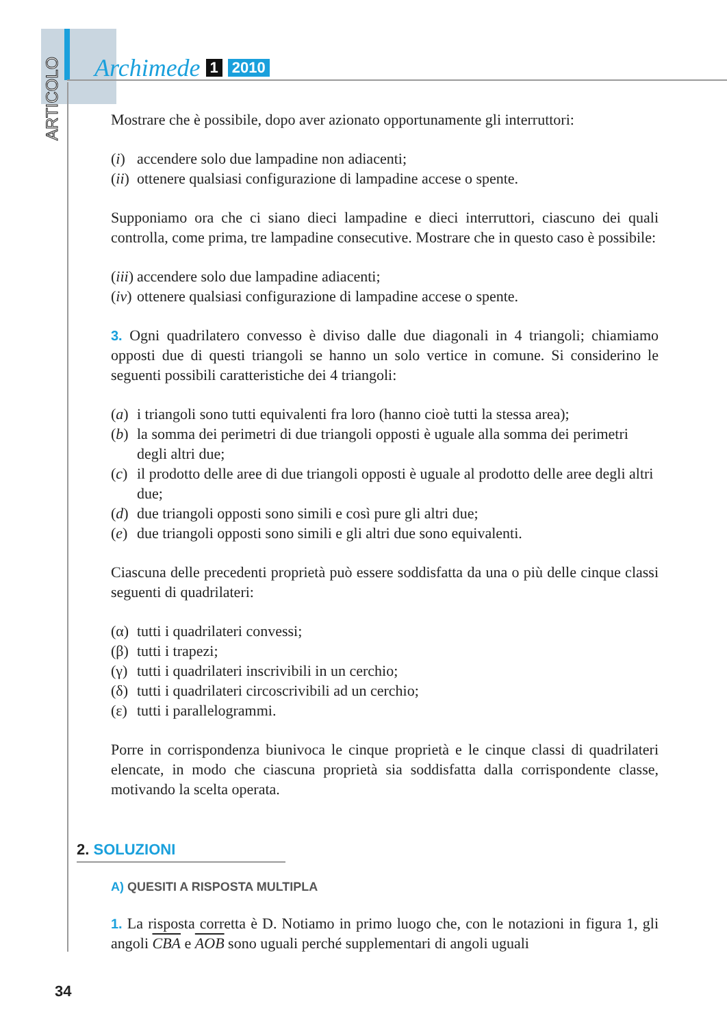ARTICOLO
Archimede 1 2010
Mostrare che è possibile, dopo aver azionato opportunamente gli interruttori:
(i) accendere solo due lampadine non adiacenti;
(ii) ottenere qualsiasi configurazione di lampadine accese o spente.
Supponiamo ora che ci siano dieci lampadine e dieci interruttori, ciascuno dei quali controlla, come prima, tre lampadine consecutive. Mostrare che in questo caso è possibile:
(iii) accendere solo due lampadine adiacenti;
(iv) ottenere qualsiasi configurazione di lampadine accese o spente.
3. Ogni quadrilatero convesso è diviso dalle due diagonali in 4 triangoli; chiamiamo opposti due di questi triangoli se hanno un solo vertice in comune. Si considerino le seguenti possibili caratteristiche dei 4 triangoli:
(a) i triangoli sono tutti equivalenti fra loro (hanno cioè tutti la stessa area);
(b) la somma dei perimetri di due triangoli opposti è uguale alla somma dei perimetri degli altri due;
(c) il prodotto delle aree di due triangoli opposti è uguale al prodotto delle aree degli altri due;
(d) due triangoli opposti sono simili e così pure gli altri due;
(e) due triangoli opposti sono simili e gli altri due sono equivalenti.
Ciascuna delle precedenti proprietà può essere soddisfatta da una o più delle cinque classi seguenti di quadrilateri:
(α) tutti i quadrilateri convessi;
(β) tutti i trapezi;
(γ) tutti i quadrilateri inscrivibili in un cerchio;
(δ) tutti i quadrilateri circoscrivibili ad un cerchio;
(ε) tutti i parallelogrammi.
Porre in corrispondenza biunivoca le cinque proprietà e le cinque classi di quadrilateri elencate, in modo che ciascuna proprietà sia soddisfatta dalla corrispondente classe, motivando la scelta operata.
A) QUESITI A RISPOSTA MULTIPLA
1. La risposta corretta è D. Notiamo in primo luogo che, con le notazioni in figura 1, gli angoli CBA e AOB sono uguali perché supplementari di angoli uguali
2. SOLUZIONI
34